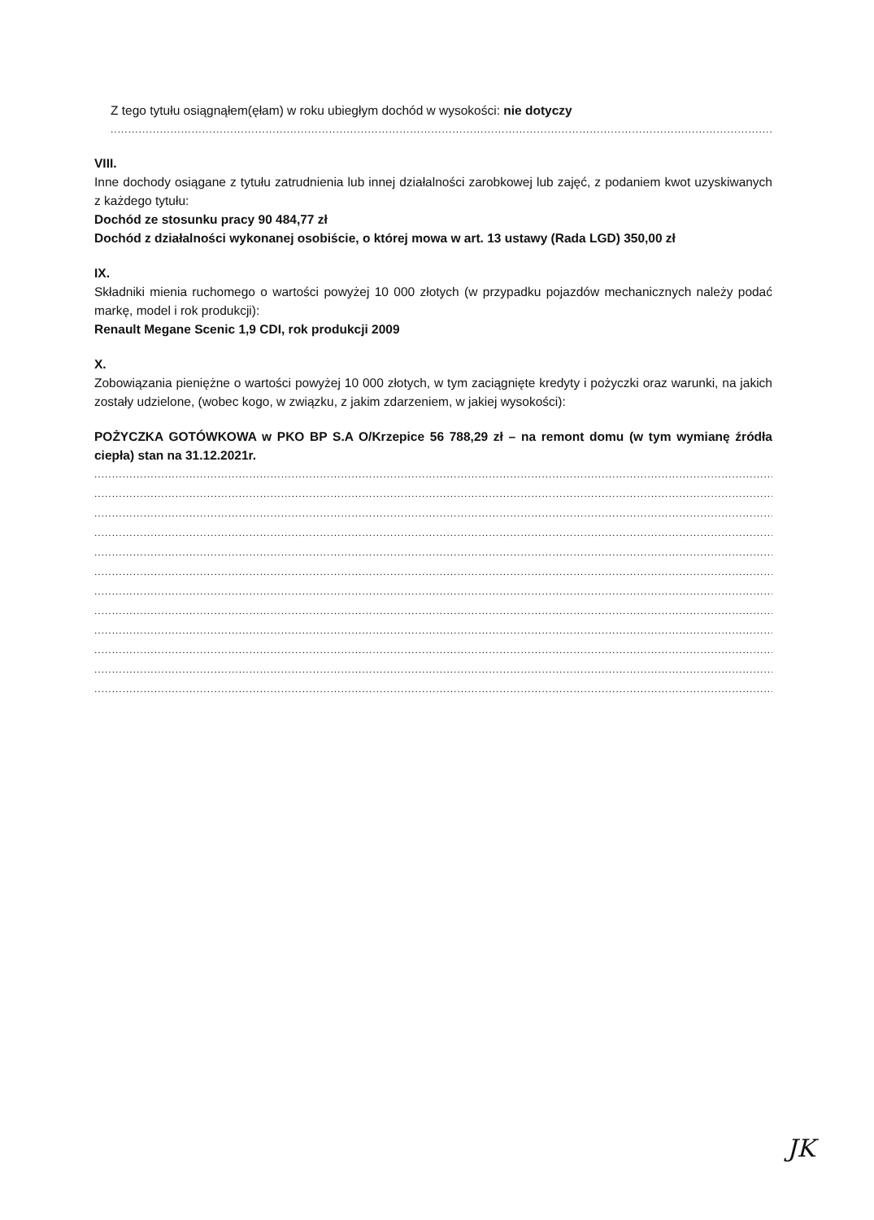Z tego tytułu osiągnąłem(ęłam) w roku ubiegłym dochód w wysokości: nie dotyczy
..................................................................................................................................................................................................................
VIII.
Inne dochody osiągane z tytułu zatrudnienia lub innej działalności zarobkowej lub zajęć, z podaniem kwot uzyskiwanych z każdego tytułu:
Dochód ze stosunku pracy 90 484,77 zł
Dochód z działalności wykonanej osobiście, o której mowa w art. 13 ustawy (Rada LGD) 350,00 zł
IX.
Składniki mienia ruchomego o wartości powyżej 10 000 złotych (w przypadku pojazdów mechanicznych należy podać markę, model i rok produkcji):
Renault Megane Scenic 1,9 CDI, rok produkcji 2009
X.
Zobowiązania pieniężne o wartości powyżej 10 000 złotych, w tym zaciągnięte kredyty i pożyczki oraz warunki, na jakich zostały udzielone, (wobec kogo, w związku, z jakim zdarzeniem, w jakiej wysokości):
POŻYCZKA GOTÓWKOWA w PKO BP S.A O/Krzepice 56 788,29 zł – na remont domu (w tym wymianę źródła ciepła) stan na 31.12.2021r.
..................................................................................................................................................................................................................
..................................................................................................................................................................................................................
..................................................................................................................................................................................................................
..................................................................................................................................................................................................................
..................................................................................................................................................................................................................
..................................................................................................................................................................................................................
..................................................................................................................................................................................................................
..................................................................................................................................................................................................................
..................................................................................................................................................................................................................
..................................................................................................................................................................................................................
..................................................................................................................................................................................................................
..................................................................................................................................................................................................................
JK